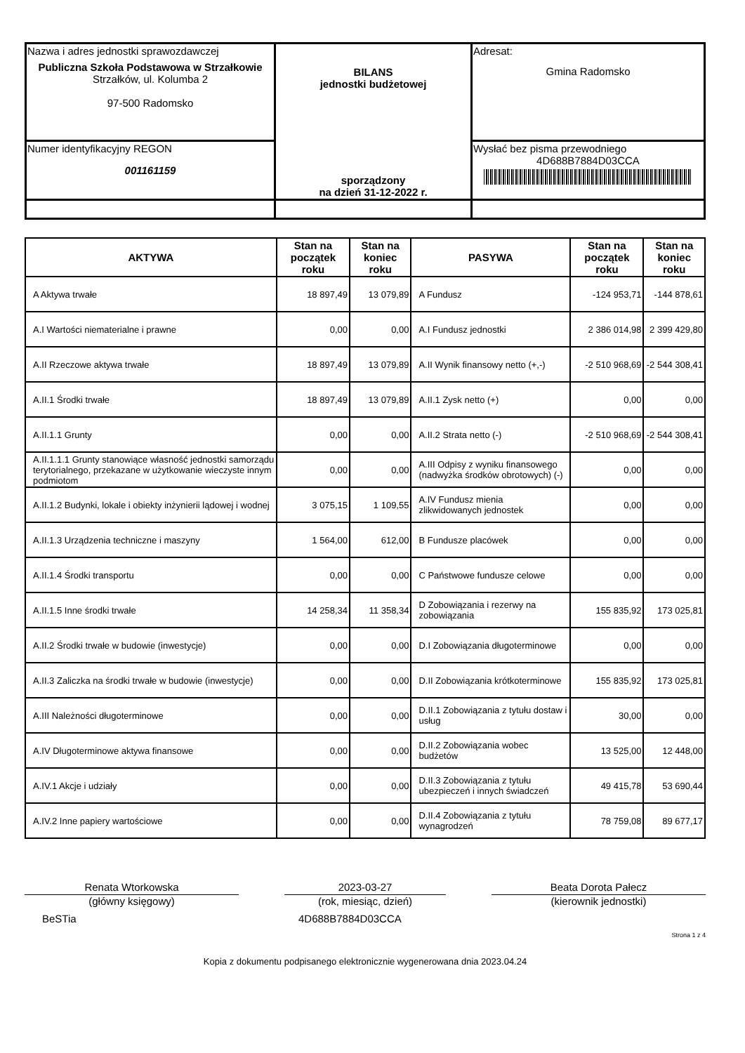| Nazwa i adres jednostki sprawozdawczej Publiczna Szkoła Podstawowa w Strzałkowie Strzałków, ul. Kolumba 2 97-500 Radomsko | BILANS jednostki budżetowej sporządzony na dzień 31-12-2022 r. | Adresat: Gmina Radomsko |
| Numer identyfikacyjny REGON 001161159 | | Wysłać bez pisma przewodniego 4D688B7884D03CCA |
| AKTYWA | Stan na początek roku | Stan na koniec roku | PASYWA | Stan na początek roku | Stan na koniec roku |
| --- | --- | --- | --- | --- | --- |
| A Aktywa trwałe | 18 897,49 | 13 079,89 | A Fundusz | -124 953,71 | -144 878,61 |
| A.I Wartości niematerialne i prawne | 0,00 | 0,00 | A.I Fundusz jednostki | 2 386 014,98 | 2 399 429,80 |
| A.II Rzeczowe aktywa trwałe | 18 897,49 | 13 079,89 | A.II Wynik finansowy netto (+,-) | -2 510 968,69 | -2 544 308,41 |
| A.II.1 Środki trwałe | 18 897,49 | 13 079,89 | A.II.1 Zysk netto (+) | 0,00 | 0,00 |
| A.II.1.1 Grunty | 0,00 | 0,00 | A.II.2 Strata netto (-) | -2 510 968,69 | -2 544 308,41 |
| A.II.1.1.1 Grunty stanowiące własność jednostki samorządu terytorialnego, przekazane w użytkowanie wieczyste innym podmiotom | 0,00 | 0,00 | A.III Odpisy z wyniku finansowego (nadwyżka środków obrotowych) (-) | 0,00 | 0,00 |
| A.II.1.2 Budynki, lokale i obiekty inżynierii lądowej i wodnej | 3 075,15 | 1 109,55 | A.IV Fundusz mienia zlikwidowanych jednostek | 0,00 | 0,00 |
| A.II.1.3 Urządzenia techniczne i maszyny | 1 564,00 | 612,00 | B Fundusze placówek | 0,00 | 0,00 |
| A.II.1.4 Środki transportu | 0,00 | 0,00 | C Państwowe fundusze celowe | 0,00 | 0,00 |
| A.II.1.5 Inne środki trwałe | 14 258,34 | 11 358,34 | D Zobowiązania i rezerwy na zobowiązania | 155 835,92 | 173 025,81 |
| A.II.2 Środki trwałe w budowie (inwestycje) | 0,00 | 0,00 | D.I Zobowiązania długoterminowe | 0,00 | 0,00 |
| A.II.3 Zaliczka na środki trwałe w budowie (inwestycje) | 0,00 | 0,00 | D.II Zobowiązania krótkoterminowe | 155 835,92 | 173 025,81 |
| A.III Należności długoterminowe | 0,00 | 0,00 | D.II.1 Zobowiązania z tytułu dostaw i usług | 30,00 | 0,00 |
| A.IV Długoterminowe aktywa finansowe | 0,00 | 0,00 | D.II.2 Zobowiązania wobec budżetów | 13 525,00 | 12 448,00 |
| A.IV.1 Akcje i udziały | 0,00 | 0,00 | D.II.3 Zobowiązania z tytułu ubezpieczeń i innych świadczeń | 49 415,78 | 53 690,44 |
| A.IV.2 Inne papiery wartościowe | 0,00 | 0,00 | D.II.4 Zobowiązania z tytułu wynagrodzeń | 78 759,08 | 89 677,17 |
Renata Wtorkowska
(główny księgowy)
2023-03-27
(rok, miesiąc, dzień)
Beata Dorota Pałecz
(kierownik jednostki)
BeSTia 4D688B7884D03CCA
Strona 1 z 4
Kopia z dokumentu podpisanego elektronicznie wygenerowana dnia 2023.04.24